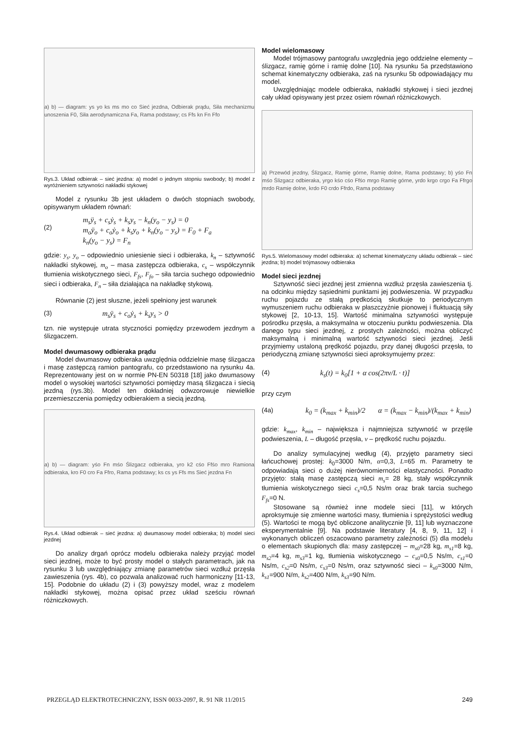a) b) — diagram: ys yo ks ms mo co Sieć jezdna, Odbierak prądu, Siła mechanizmu unoszenia F0, Siła aerodynamiczna Fa, Rama podstawy; cs Ffs kn Fn Ffo
Rys.3. Układ odbierak – sieć jezdna: a) model o jednym stopniu swobody; b) model z wyróżnieniem sztywności nakładki stykowej
Model z rysunku 3b jest układem o dwóch stopniach swobody, opisywanym układem równań:
(2) m<sub>s</sub>ÿ<sub>s</sub> + c<sub>s</sub>ẏ<sub>s</sub> + k<sub>s</sub>y<sub>s</sub> − k<sub>n</sub>(y<sub>o</sub> − y<sub>s</sub>) = 0
m<sub>o</sub>ÿ<sub>o</sub> + c<sub>o</sub>ẏ<sub>o</sub> + k<sub>s</sub>y<sub>o</sub> + k<sub>n</sub>(y<sub>o</sub> − y<sub>s</sub>) = F<sub>0</sub> + F<sub>a</sub>
k<sub>n</sub>(y<sub>o</sub> − y<sub>s</sub>) = F<sub>n</sub>
gdzie: y<sub>s</sub>, y<sub>o</sub> – odpowiednio uniesienie sieci i odbieraka, k<sub>n</sub> – sztywność nakładki stykowej, m<sub>o</sub> – masa zastępcza odbieraka, c<sub>s</sub> – współczynnik tłumienia wiskotycznego sieci, F<sub>fs</sub>, F<sub>fo</sub> – siła tarcia suchego odpowiednio sieci i odbieraka, F<sub>n</sub> – siła działająca na nakładkę stykową.
Równanie (2) jest słuszne, jeżeli spełniony jest warunek
(3) m<sub>s</sub>ÿ<sub>s</sub> + c<sub>o</sub>ẏ<sub>s</sub> + k<sub>s</sub>y<sub>s</sub> > 0
tzn. nie występuje utrata styczności pomiędzy przewodem jezdnym a ślizgaczem.
Model dwumasowy odbieraka prądu
Model dwumasowy odbieraka uwzględnia oddzielnie masę ślizgacza i masę zastępczą ramion pantografu, co przedstawiono na rysunku 4a. Reprezentowany jest on w normie PN-EN 50318 [18] jako dwumasowy model o wysokiej wartości sztywności pomiędzy masą ślizgacza i siecią jezdną (rys.3b). Model ten dokładniej odwzorowuje niewielkie przemieszczenia pomiędzy odbierakiem a siecią jezdną.
a) b) — diagram: yśo Fn mśo Ślizgacz odbieraka, yro k2 cśo Ffśo mro Ramiona odbieraka, kro F0 cro Fa Ffro, Rama podstawy; ks cs ys Ffs ms Sieć jezdna Fn
Rys.4. Układ odbierak – sieć jezdna: a) dwumasowy model odbieraka; b) model sieci jezdnej
Do analizy drgań oprócz modelu odbieraka należy przyjąć model sieci jezdnej, może to być prosty model o stałych parametrach, jak na rysunku 3 lub uwzględniający zmianę parametrów sieci wzdłuż przęsła zawieszenia (rys. 4b), co pozwala analizować ruch harmoniczny [11-13, 15]. Podobnie do układu (2) i (3) powyższy model, wraz z modelem nakładki stykowej, można opisać przez układ sześciu równań różniczkowych.
Model wielomasowy
Model trójmasowy pantografu uwzględnia jego oddzielne elementy – ślizgacz, ramię górne i ramię dolne [10]. Na rysunku 5a przedstawiono schemat kinematyczny odbieraka, zaś na rysunku 5b odpowiadający mu model.
Uwzględniając modele odbieraka, nakładki stykowej i sieci jezdnej cały układ opisywany jest przez osiem równań różniczkowych.
a) Przewód jezdny, Ślizgacz, Ramię górne, Ramię dolne, Rama podstawy; b) yśo Fn mśo Ślizgacz odbieraka, yrgo kśo cśo Ffśo mrgo Ramię górne, yrdo krgo crgo Fa Ffrgo mrdo Ramię dolne, krdo F0 crdo Ffrdo, Rama podstawy
Rys.5. Wielomasowy model odbieraka: a) schemat kinematyczny układu odbierak – sieć jezdna; b) model trójmasowy odbieraka
Model sieci jezdnej
Sztywność sieci jezdnej jest zmienna wzdłuż przęsła zawieszenia tj. na odcinku między sąsiednimi punktami jej podwieszenia. W przypadku ruchu pojazdu ze stałą prędkością skutkuje to periodycznym wymuszeniem ruchu odbieraka w płaszczyźnie pionowej i fluktuacją siły stykowej [2, 10-13, 15]. Wartość minimalna sztywności występuje pośrodku przęsła, a maksymalna w otoczeniu punktu podwieszenia. Dla danego typu sieci jezdnej, z prostych zależności, można obliczyć maksymalną i minimalną wartość sztywności sieci jezdnej. Jeśli przyjmiemy ustaloną prędkość pojazdu, przy danej długości przęsła, to periodyczną zmianę sztywności sieci aproksymujemy przez:
(4) k<sub>s</sub>(t) = k<sub>0</sub>[1 + α cos(2πv/L · t)]
przy czym
(4a) k<sub>0</sub> = (k<sub>max</sub> + k<sub>min</sub>)/2 α = (k<sub>max</sub> − k<sub>min</sub>)/(k<sub>max</sub> + k<sub>min</sub>)
gdzie: k<sub>max</sub>, k<sub>min</sub> – największa i najmniejsza sztywność w przęśle podwieszenia, L – długość przęsła, v – prędkość ruchu pojazdu.
Do analizy symulacyjnej według (4), przyjęto parametry sieci łańcuchowej prostej: k<sub>0</sub>=3000 N/m, α=0,3, L=65 m. Parametry te odpowiadają sieci o dużej nierównomierności elastyczności. Ponadto przyjęto: stałą masę zastępczą sieci m<sub>s</sub>= 28 kg, stały współczynnik tłumienia wiskotycznego sieci c<sub>s</sub>=0,5 Ns/m oraz brak tarcia suchego F<sub>fs</sub>=0 N.
Stosowane są również inne modele sieci [11], w których aproksymuje się zmienne wartości masy, tłumienia i sprężystości według (5). Wartości te mogą być obliczone analitycznie [9, 11] lub wyznaczone eksperymentalnie [9]. Na podstawie literatury [4, 8, 9, 11, 12] i wykonanych obliczeń oszacowano parametry zależności (5) dla modelu o elementach skupionych dla: masy zastępczej – m<sub>s0</sub>=28 kg, m<sub>s1</sub>=8 kg, m<sub>s2</sub>=4 kg, m<sub>s3</sub>=1 kg, tłumienia wiskotycznego – c<sub>s0</sub>=0,5 Ns/m, c<sub>s1</sub>=0 Ns/m, c<sub>s2</sub>=0 Ns/m, c<sub>s3</sub>=0 Ns/m, oraz sztywność sieci – k<sub>s0</sub>=3000 N/m, k<sub>s1</sub>=900 N/m, k<sub>s2</sub>=400 N/m, k<sub>s3</sub>=90 N/m.
PRZEGLĄD ELEKTROTECHNICZNY, ISSN 0033-2097, R. 91 NR 11/2015 249